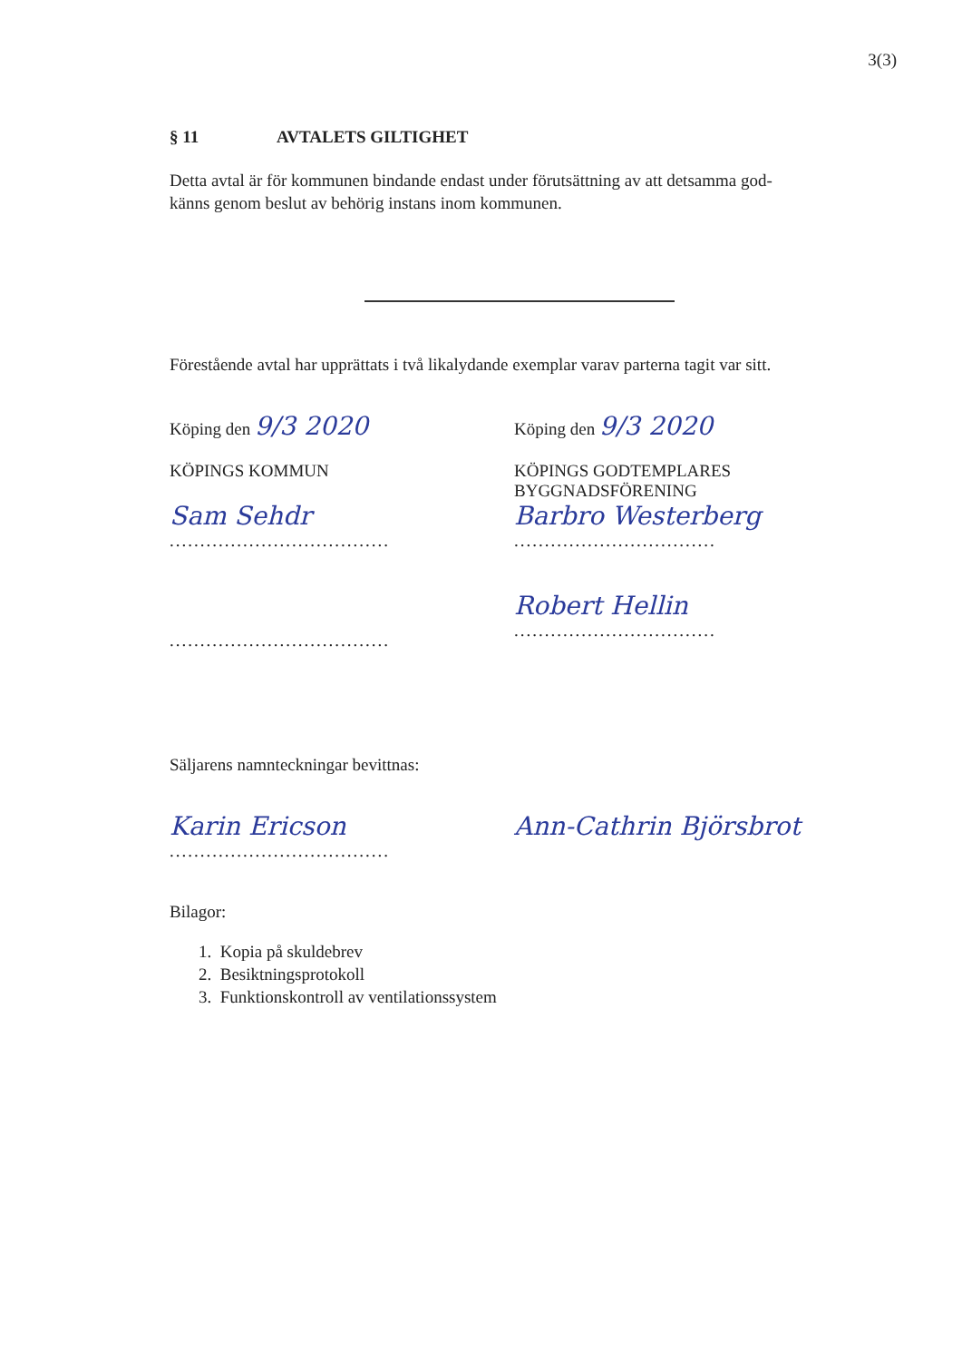3(3)
§ 11 AVTALETS GILTIGHET
Detta avtal är för kommunen bindande endast under förutsättning av att detsamma god-
känns genom beslut av behörig instans inom kommunen.
Förestående avtal har upprättats i två likalydande exemplar varav parterna tagit var sitt.
Köping den 9/3 2020
KÖPINGS KOMMUN
Sam Sehdr
....................................
....................................
Köping den 9/3 2020
KÖPINGS GODTEMPLARES
BYGGNADSFÖRENING
Barbro Westerberg
.................................
Robert Hellin
.................................
Säljarens namnteckningar bevittnas:
Karin Ericson
....................................
Ann-Cathrin Björsbrot
Bilagor:
1. Kopia på skuldebrev
2. Besiktningsprotokoll
3. Funktionskontroll av ventilationssystem